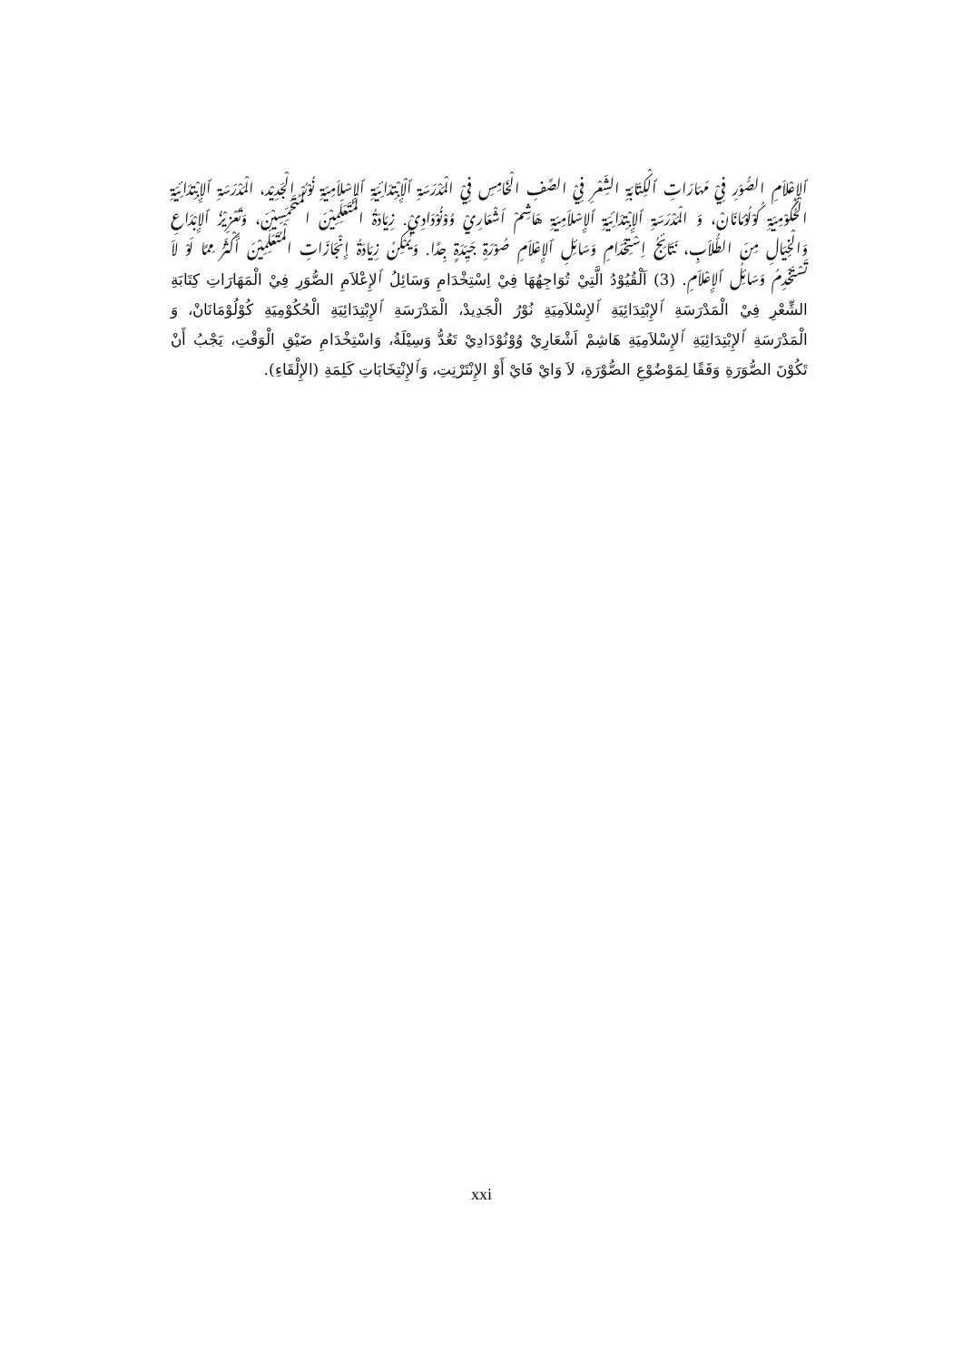ٱلإِعْلاَمِ الصُّوَرِ فِيْ مَهَارَاتِ ٱلْكِتَابَةِ الشِّعْرِ فِيْ الصَّفِ الْخَامِسِ فِيْ الْمَدْرَسَةِ ٱلْإِبْتِدَائِيَةِ ٱلإِسْلاَمِيَةِ نُوْرُ الْجَدِيْد، الْمَدْرَسَةِ ٱلإِبْتِدَائِيَةِ الْحُكُوْمِيَةِ كُوْلُوْمَانَانْ، وَ الْمَدْرَسَةِ ٱلإِبْتِدَائِيَةِ ٱلإِسْلاَمِيَةِ هَاشِمْ اَشْعَارِيْ وُوْنُوْدَادِيْ. زِيَادَةُ الْمُتَعَلِّمِيْنَ الْمُتَحَمِّسِيْنَ، وَتَعْزِيْزُ ٱلإِبْدَاعِ وَالْخِيَالِ مِنَ الطُّلاَبِ، نَتَائِجُ اِسْتِخْدَامِ وَسَائِلِ ٱلإِعْلاَمِ صُوْرَةِ جَيِّدَةٍ جِدًا. وَيُمْكِنُ زِيَادَةُ إِنْجَازَاتِ الْمُتَعَلِّمِيْنَ أَكْثَرُ مِمَّا لَوْ لاَ تَسْتَخْدِمُ وَسَائِلُ ٱلإِعْلاَمِ. (3) اَلْقُيُوْدُ الَّتِيْ تُوَاجِهُهَا فِيْ اِسْتِخْدَامِ وَسَائِلُ ٱلإِعْلاَمِ الصُّوَرِ فِيْ الْمَهَارَاتِ كِتَابَةِ الشِّعْرِ فِيْ الْمَدْرَسَةِ ٱلإِبْتِدَائِيَةِ ٱلإِسْلاَمِيَةِ نُوْرُ الْجَدِيدْ، الْمَدْرَسَةِ ٱلإِبْتِدَائِيَةِ الْحُكُوْمِيَةِ كُوْلُوْمَانَانْ، وَ الْمَدْرَسَةِ ٱلإِبْتِدَائِيَةِ ٱلإِسْلاَمِيَةِ هَاشِمْ اَشْعَارِيْ وُوْنُوْدَادِيْ تَعُدُّ وَسِيْلَةُ، وَاسْتِخْدَامِ ضَيْقِ الْوَقْتِ، يَجْبُ أَنْ تَكُوْنَ الصُّوَرَةِ وَفَقًا لِمَوْضُوْعِ الصُّوْرَةِ، لاَ وَايْ فَايْ أَوْ الإِنْتَرْنِتِ، وَٱلإِنْتِخَابَاتِ كَلِمَةِ (الإِلْقَاءِ).
xxi